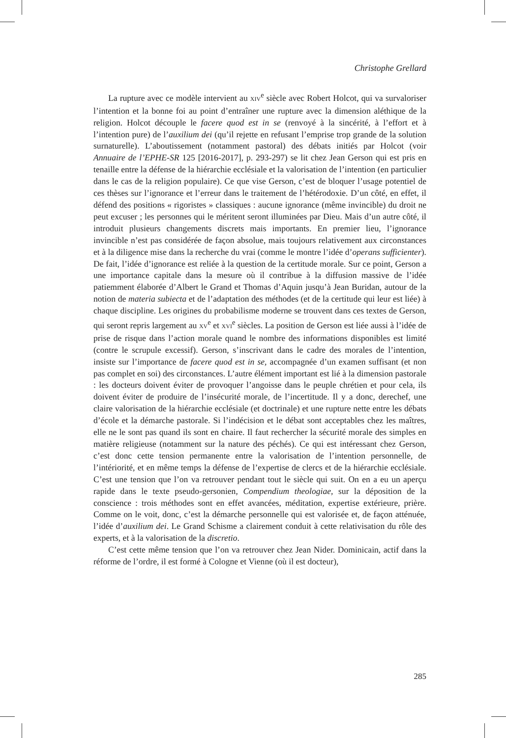Christophe Grellard
La rupture avec ce modèle intervient au XIV<sup>e</sup> siècle avec Robert Holcot, qui va survaloriser l’intention et la bonne foi au point d’entraîner une rupture avec la dimension aléthique de la religion. Holcot découple le facere quod est in se (renvoyé à la sincérité, à l’effort et à l’intention pure) de l’auxilium dei (qu’il rejette en refusant l’emprise trop grande de la solution surnaturelle). L’aboutissement (notamment pastoral) des débats initiés par Holcot (voir Annuaire de l’EPHE-SR 125 [2016-2017], p. 293-297) se lit chez Jean Gerson qui est pris en tenaille entre la défense de la hiérarchie ecclésiale et la valorisation de l’intention (en particulier dans le cas de la religion populaire). Ce que vise Gerson, c’est de bloquer l’usage potentiel de ces thèses sur l’ignorance et l’erreur dans le traitement de l’hétérodoxie. D’un côté, en effet, il défend des positions « rigoristes » classiques : aucune ignorance (même invincible) du droit ne peut excuser ; les personnes qui le méritent seront illuminées par Dieu. Mais d’un autre côté, il introduit plusieurs changements discrets mais importants. En premier lieu, l’ignorance invincible n’est pas considérée de façon absolue, mais toujours relativement aux circonstances et à la diligence mise dans la recherche du vrai (comme le montre l’idée d’operans sufficienter). De fait, l’idée d’ignorance est reliée à la question de la certitude morale. Sur ce point, Gerson a une importance capitale dans la mesure où il contribue à la diffusion massive de l’idée patiemment élaborée d’Albert le Grand et Thomas d’Aquin jusqu’à Jean Buridan, autour de la notion de materia subiecta et de l’adaptation des méthodes (et de la certitude qui leur est liée) à chaque discipline. Les origines du probabilisme moderne se trouvent dans ces textes de Gerson, qui seront repris largement au XV<sup>e</sup> et XVI<sup>e</sup> siècles. La position de Gerson est liée aussi à l’idée de prise de risque dans l’action morale quand le nombre des informations disponibles est limité (contre le scrupule excessif). Gerson, s’inscrivant dans le cadre des morales de l’intention, insiste sur l’importance de facere quod est in se, accompagnée d’un examen suffisant (et non pas complet en soi) des circonstances. L’autre élément important est lié à la dimension pastorale : les docteurs doivent éviter de provoquer l’angoisse dans le peuple chrétien et pour cela, ils doivent éviter de produire de l’insécurité morale, de l’incertitude. Il y a donc, derechef, une claire valorisation de la hiérarchie ecclésiale (et doctrinale) et une rupture nette entre les débats d’école et la démarche pastorale. Si l’indécision et le débat sont acceptables chez les maîtres, elle ne le sont pas quand ils sont en chaire. Il faut rechercher la sécurité morale des simples en matière religieuse (notamment sur la nature des péchés). Ce qui est intéressant chez Gerson, c’est donc cette tension permanente entre la valorisation de l’intention personnelle, de l’intériorité, et en même temps la défense de l’expertise de clercs et de la hiérarchie ecclésiale. C’est une tension que l’on va retrouver pendant tout le siècle qui suit. On en a eu un aperçu rapide dans le texte pseudo-gersonien, Compendium theologiae, sur la déposition de la conscience : trois méthodes sont en effet avancées, méditation, expertise extérieure, prière. Comme on le voit, donc, c’est la démarche personnelle qui est valorisée et, de façon atténuée, l’idée d’auxilium dei. Le Grand Schisme a clairement conduit à cette relativisation du rôle des experts, et à la valorisation de la discretio.
C’est cette même tension que l’on va retrouver chez Jean Nider. Dominicain, actif dans la réforme de l’ordre, il est formé à Cologne et Vienne (où il est docteur),
285